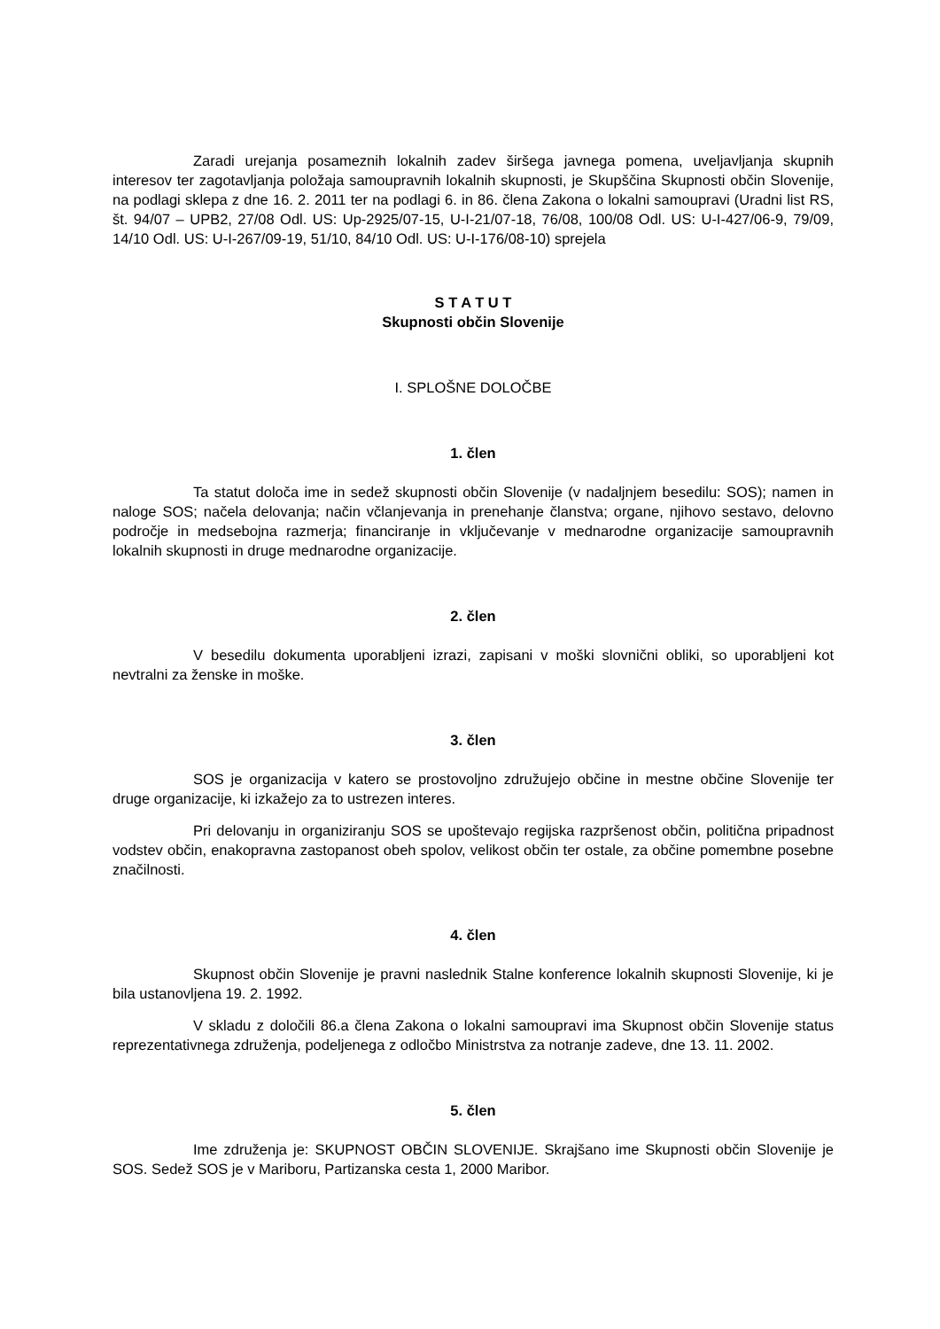Zaradi urejanja posameznih lokalnih zadev širšega javnega pomena, uveljavljanja skupnih interesov ter zagotavljanja položaja samoupravnih lokalnih skupnosti, je Skupščina Skupnosti občin Slovenije, na podlagi sklepa z dne 16. 2. 2011 ter na podlagi 6. in 86. člena Zakona o lokalni samoupravi (Uradni list RS, št. 94/07 – UPB2, 27/08 Odl. US: Up-2925/07-15, U-I-21/07-18, 76/08, 100/08 Odl. US: U-I-427/06-9, 79/09, 14/10 Odl. US: U-I-267/09-19, 51/10, 84/10 Odl. US: U-I-176/08-10) sprejela
S T A T U T
Skupnosti občin Slovenije
I. SPLOŠNE DOLOČBE
1. člen
Ta statut določa ime in sedež skupnosti občin Slovenije (v nadaljnjem besedilu: SOS); namen in naloge SOS; načela delovanja; način včlanjevanja in prenehanje članstva; organe, njihovo sestavo, delovno področje in medsebojna razmerja; financiranje in vključevanje v mednarodne organizacije samoupravnih lokalnih skupnosti in druge mednarodne organizacije.
2. člen
V besedilu dokumenta uporabljeni izrazi, zapisani v moški slovnični obliki, so uporabljeni kot nevtralni za ženske in moške.
3. člen
SOS je organizacija v katero se prostovoljno združujejo občine in mestne občine Slovenije ter druge organizacije, ki izkažejo za to ustrezen interes.
Pri delovanju in organiziranju SOS se upoštevajo regijska razpršenost občin, politična pripadnost vodstev občin, enakopravna zastopanost obeh spolov, velikost občin ter ostale, za občine pomembne posebne značilnosti.
4. člen
Skupnost občin Slovenije je pravni naslednik Stalne konference lokalnih skupnosti Slovenije, ki je bila ustanovljena 19. 2. 1992.
V skladu z določili 86.a člena Zakona o lokalni samoupravi ima Skupnost občin Slovenije status reprezentativnega združenja, podeljenega z odločbo Ministrstva za notranje zadeve, dne 13. 11. 2002.
5. člen
Ime združenja je: SKUPNOST OBČIN SLOVENIJE. Skrajšano ime Skupnosti občin Slovenije je SOS. Sedež SOS je v Mariboru, Partizanska cesta 1, 2000 Maribor.